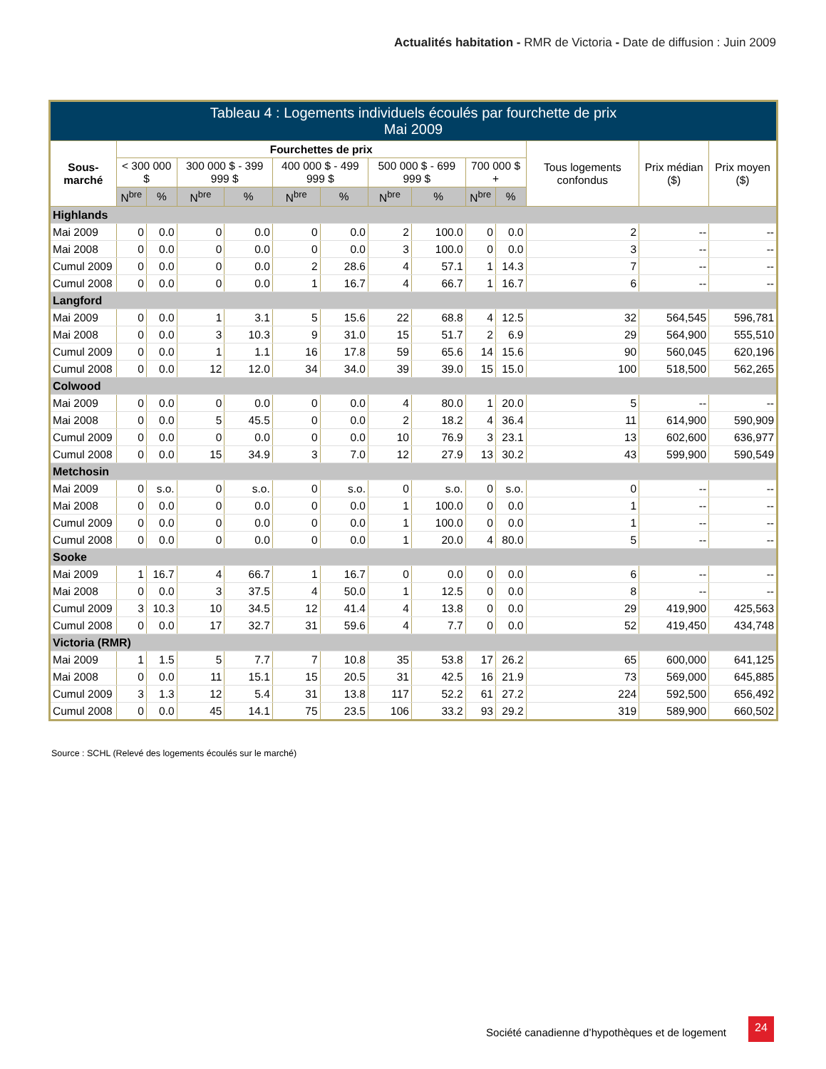Actualités habitation - RMR de Victoria - Date de diffusion : Juin 2009
| Tableau 4 : Logements individuels écoulés par fourchette de prix Mai 2009 | | | | | | | | | | | | | |
| --- | --- | --- | --- | --- | --- | --- | --- | --- | --- | --- | --- | --- | --- |
| Sous-marché | Fourchettes de prix | | | | | | | | | | Tous logements confondus | Prix médian ($) | Prix moyen ($) |
| | < 300 000 $ | | 300 000 $ - 399 999 $ | | 400 000 $ - 499 999 $ | | 500 000 $ - 699 999 $ | | 700 000 $ + | | | | |
| | N<sup>bre</sup> | % | N<sup>bre</sup> | % | N<sup>bre</sup> | % | N<sup>bre</sup> | % | N<sup>bre</sup> | % | | | |
| Highlands | | | | | | | | | | | | | |
| Mai 2009 | 0 | 0.0 | 0 | 0.0 | 0 | 0.0 | 2 | 100.0 | 0 | 0.0 | 2 | -- | -- |
| Mai 2008 | 0 | 0.0 | 0 | 0.0 | 0 | 0.0 | 3 | 100.0 | 0 | 0.0 | 3 | -- | -- |
| Cumul 2009 | 0 | 0.0 | 0 | 0.0 | 2 | 28.6 | 4 | 57.1 | 1 | 14.3 | 7 | -- | -- |
| Cumul 2008 | 0 | 0.0 | 0 | 0.0 | 1 | 16.7 | 4 | 66.7 | 1 | 16.7 | 6 | -- | -- |
| Langford | | | | | | | | | | | | | |
| Mai 2009 | 0 | 0.0 | 1 | 3.1 | 5 | 15.6 | 22 | 68.8 | 4 | 12.5 | 32 | 564,545 | 596,781 |
| Mai 2008 | 0 | 0.0 | 3 | 10.3 | 9 | 31.0 | 15 | 51.7 | 2 | 6.9 | 29 | 564,900 | 555,510 |
| Cumul 2009 | 0 | 0.0 | 1 | 1.1 | 16 | 17.8 | 59 | 65.6 | 14 | 15.6 | 90 | 560,045 | 620,196 |
| Cumul 2008 | 0 | 0.0 | 12 | 12.0 | 34 | 34.0 | 39 | 39.0 | 15 | 15.0 | 100 | 518,500 | 562,265 |
| Colwood | | | | | | | | | | | | | |
| Mai 2009 | 0 | 0.0 | 0 | 0.0 | 0 | 0.0 | 4 | 80.0 | 1 | 20.0 | 5 | -- | -- |
| Mai 2008 | 0 | 0.0 | 5 | 45.5 | 0 | 0.0 | 2 | 18.2 | 4 | 36.4 | 11 | 614,900 | 590,909 |
| Cumul 2009 | 0 | 0.0 | 0 | 0.0 | 0 | 0.0 | 10 | 76.9 | 3 | 23.1 | 13 | 602,600 | 636,977 |
| Cumul 2008 | 0 | 0.0 | 15 | 34.9 | 3 | 7.0 | 12 | 27.9 | 13 | 30.2 | 43 | 599,900 | 590,549 |
| Metchosin | | | | | | | | | | | | | |
| Mai 2009 | 0 | s.o. | 0 | s.o. | 0 | s.o. | 0 | s.o. | 0 | s.o. | 0 | -- | -- |
| Mai 2008 | 0 | 0.0 | 0 | 0.0 | 0 | 0.0 | 1 | 100.0 | 0 | 0.0 | 1 | -- | -- |
| Cumul 2009 | 0 | 0.0 | 0 | 0.0 | 0 | 0.0 | 1 | 100.0 | 0 | 0.0 | 1 | -- | -- |
| Cumul 2008 | 0 | 0.0 | 0 | 0.0 | 0 | 0.0 | 1 | 20.0 | 4 | 80.0 | 5 | -- | -- |
| Sooke | | | | | | | | | | | | | |
| Mai 2009 | 1 | 16.7 | 4 | 66.7 | 1 | 16.7 | 0 | 0.0 | 0 | 0.0 | 6 | -- | -- |
| Mai 2008 | 0 | 0.0 | 3 | 37.5 | 4 | 50.0 | 1 | 12.5 | 0 | 0.0 | 8 | -- | -- |
| Cumul 2009 | 3 | 10.3 | 10 | 34.5 | 12 | 41.4 | 4 | 13.8 | 0 | 0.0 | 29 | 419,900 | 425,563 |
| Cumul 2008 | 0 | 0.0 | 17 | 32.7 | 31 | 59.6 | 4 | 7.7 | 0 | 0.0 | 52 | 419,450 | 434,748 |
| Victoria (RMR) | | | | | | | | | | | | | |
| Mai 2009 | 1 | 1.5 | 5 | 7.7 | 7 | 10.8 | 35 | 53.8 | 17 | 26.2 | 65 | 600,000 | 641,125 |
| Mai 2008 | 0 | 0.0 | 11 | 15.1 | 15 | 20.5 | 31 | 42.5 | 16 | 21.9 | 73 | 569,000 | 645,885 |
| Cumul 2009 | 3 | 1.3 | 12 | 5.4 | 31 | 13.8 | 117 | 52.2 | 61 | 27.2 | 224 | 592,500 | 656,492 |
| Cumul 2008 | 0 | 0.0 | 45 | 14.1 | 75 | 23.5 | 106 | 33.2 | 93 | 29.2 | 319 | 589,900 | 660,502 |
Source : SCHL (Relevé des logements écoulés sur le marché)
Société canadienne d’hypothèques et de logement
24